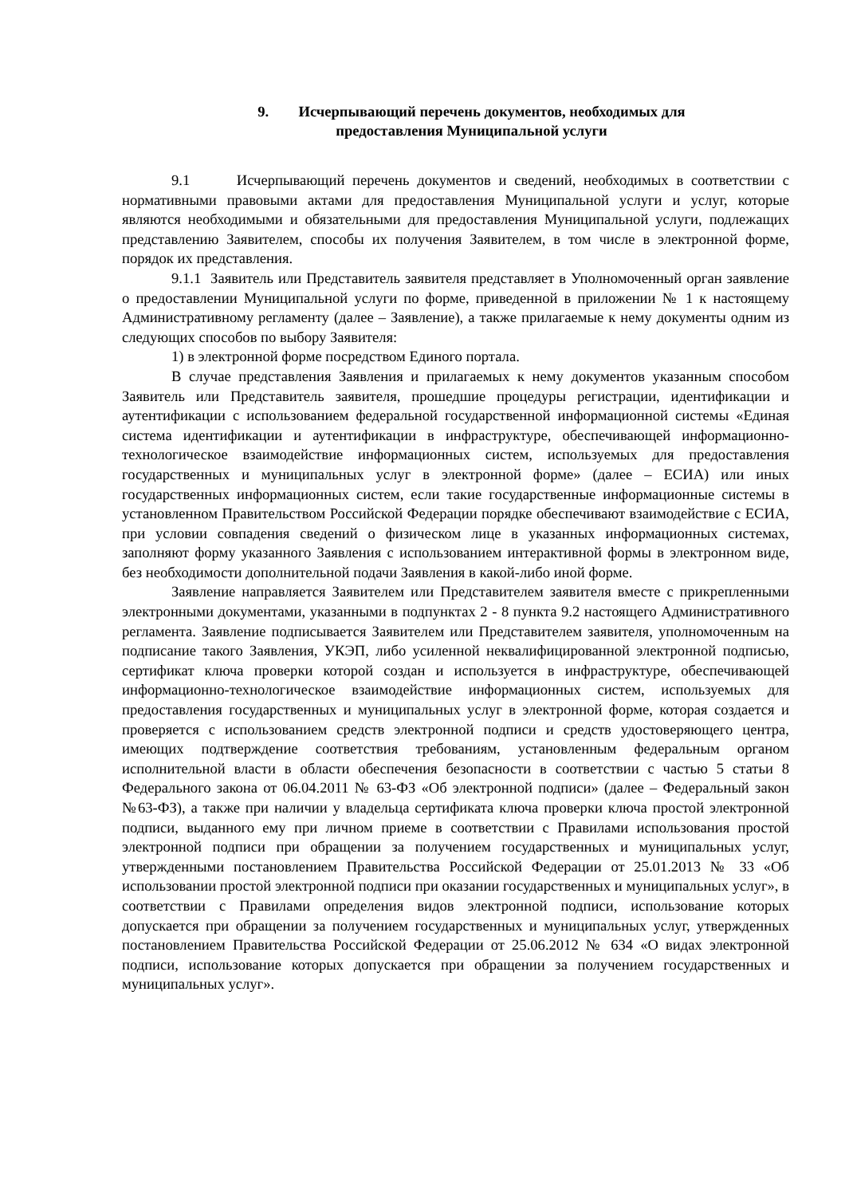9. Исчерпывающий перечень документов, необходимых для
предоставления Муниципальной услуги
9.1 Исчерпывающий перечень документов и сведений, необходимых в соответствии с нормативными правовыми актами для предоставления Муниципальной услуги и услуг, которые являются необходимыми и обязательными для предоставления Муниципальной услуги, подлежащих представлению Заявителем, способы их получения Заявителем, в том числе в электронной форме, порядок их представления.
9.1.1 Заявитель или Представитель заявителя представляет в Уполномоченный орган заявление о предоставлении Муниципальной услуги по форме, приведенной в приложении № 1 к настоящему Административному регламенту (далее – Заявление), а также прилагаемые к нему документы одним из следующих способов по выбору Заявителя:
1) в электронной форме посредством Единого портала.
В случае представления Заявления и прилагаемых к нему документов указанным способом Заявитель или Представитель заявителя, прошедшие процедуры регистрации, идентификации и аутентификации с использованием федеральной государственной информационной системы «Единая система идентификации и аутентификации в инфраструктуре, обеспечивающей информационно-технологическое взаимодействие информационных систем, используемых для предоставления государственных и муниципальных услуг в электронной форме» (далее – ЕСИА) или иных государственных информационных систем, если такие государственные информационные системы в установленном Правительством Российской Федерации порядке обеспечивают взаимодействие с ЕСИА, при условии совпадения сведений о физическом лице в указанных информационных системах, заполняют форму указанного Заявления с использованием интерактивной формы в электронном виде, без необходимости дополнительной подачи Заявления в какой-либо иной форме.
Заявление направляется Заявителем или Представителем заявителя вместе с прикрепленными электронными документами, указанными в подпунктах 2 - 8 пункта 9.2 настоящего Административного регламента. Заявление подписывается Заявителем или Представителем заявителя, уполномоченным на подписание такого Заявления, УКЭП, либо усиленной неквалифицированной электронной подписью, сертификат ключа проверки которой создан и используется в инфраструктуре, обеспечивающей информационно-технологическое взаимодействие информационных систем, используемых для предоставления государственных и муниципальных услуг в электронной форме, которая создается и проверяется с использованием средств электронной подписи и средств удостоверяющего центра, имеющих подтверждение соответствия требованиям, установленным федеральным органом исполнительной власти в области обеспечения безопасности в соответствии с частью 5 статьи 8 Федерального закона от 06.04.2011 № 63-ФЗ «Об электронной подписи» (далее – Федеральный закон №63-ФЗ), а также при наличии у владельца сертификата ключа проверки ключа простой электронной подписи, выданного ему при личном приеме в соответствии с Правилами использования простой электронной подписи при обращении за получением государственных и муниципальных услуг, утвержденными постановлением Правительства Российской Федерации от 25.01.2013 № 33 «Об использовании простой электронной подписи при оказании государственных и муниципальных услуг», в соответствии с Правилами определения видов электронной подписи, использование которых допускается при обращении за получением государственных и муниципальных услуг, утвержденных постановлением Правительства Российской Федерации от 25.06.2012 № 634 «О видах электронной подписи, использование которых допускается при обращении за получением государственных и муниципальных услуг».